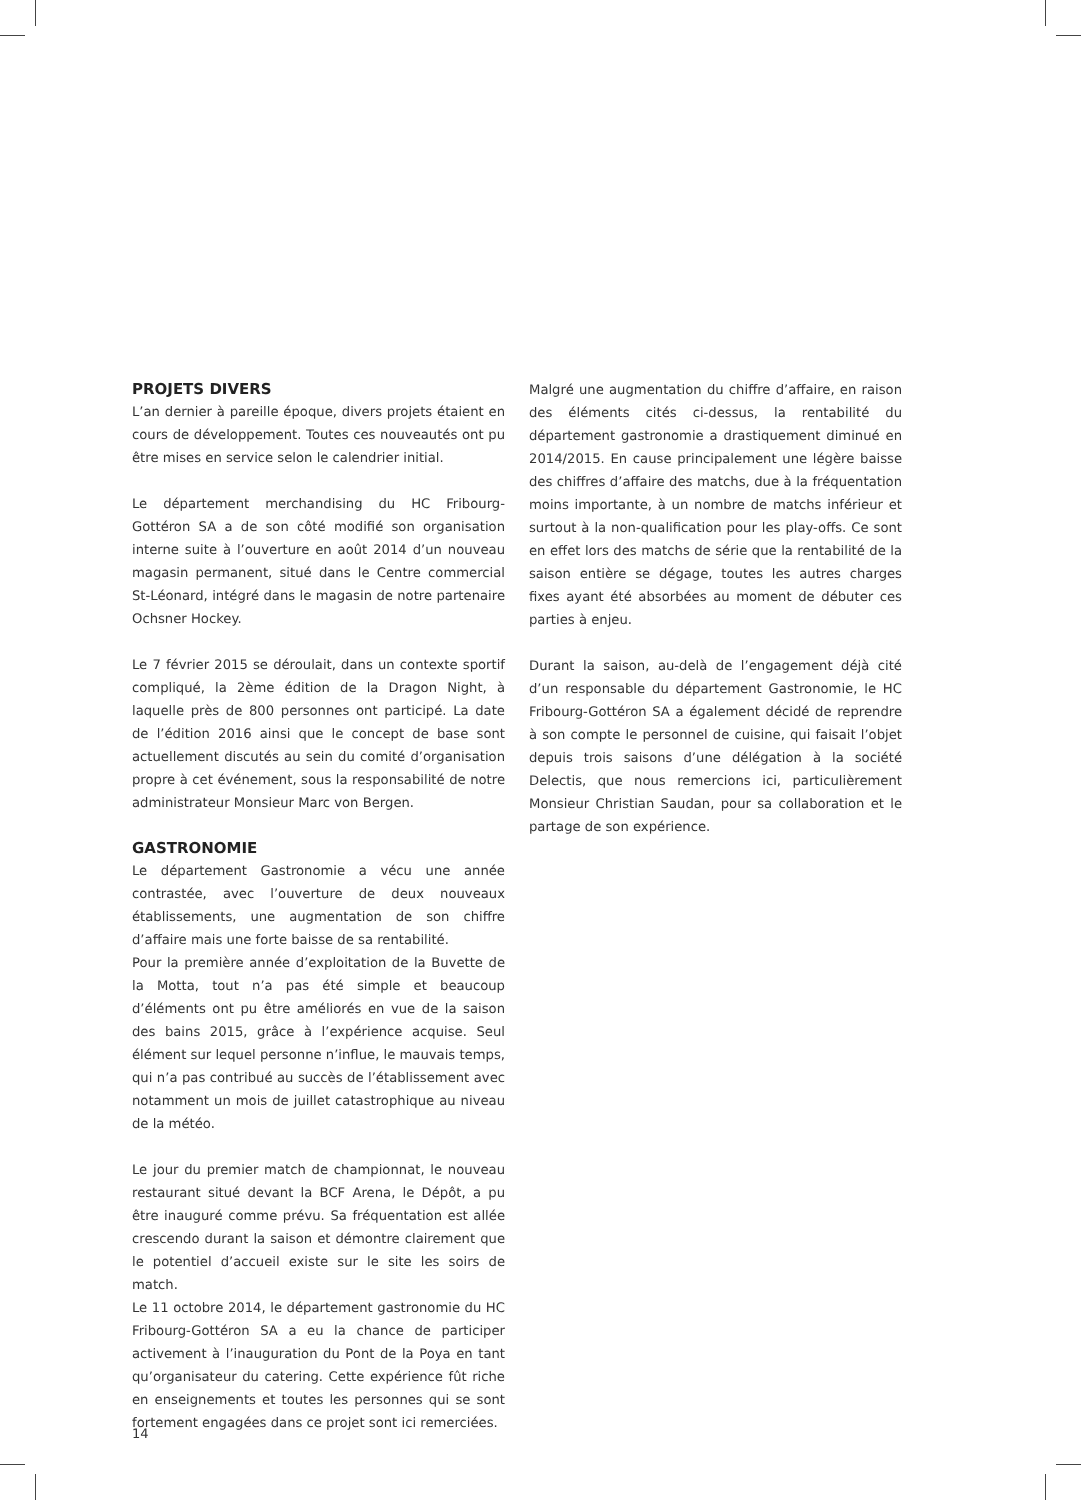PROJETS DIVERS
L’an dernier à pareille époque, divers projets étaient en cours de développement. Toutes ces nouveautés ont pu être mises en service selon le calendrier initial.
Le département merchandising du HC Fribourg-Gottéron SA a de son côté modifié son organisation interne suite à l’ouverture en août 2014 d’un nouveau magasin permanent, situé dans le Centre commercial St-Léonard, intégré dans le magasin de notre partenaire Ochsner Hockey.
Le 7 février 2015 se déroulait, dans un contexte sportif compliqué, la 2ème édition de la Dragon Night, à laquelle près de 800 personnes ont participé. La date de l’édition 2016 ainsi que le concept de base sont actuellement discutés au sein du comité d’organisation propre à cet événement, sous la responsabilité de notre administrateur Monsieur Marc von Bergen.
GASTRONOMIE
Le département Gastronomie a vécu une année contrastée, avec l’ouverture de deux nouveaux établissements, une augmentation de son chiffre d’affaire mais une forte baisse de sa rentabilité.
Pour la première année d’exploitation de la Buvette de la Motta, tout n’a pas été simple et beaucoup d’éléments ont pu être améliorés en vue de la saison des bains 2015, grâce à l’expérience acquise. Seul élément sur lequel personne n’influe, le mauvais temps, qui n’a pas contribué au succès de l’établissement avec notamment un mois de juillet catastrophique au niveau de la météo.
Le jour du premier match de championnat, le nouveau restaurant situé devant la BCF Arena, le Dépôt, a pu être inauguré comme prévu. Sa fréquentation est allée crescendo durant la saison et démontre clairement que le potentiel d’accueil existe sur le site les soirs de match.
Le 11 octobre 2014, le département gastronomie du HC Fribourg-Gottéron SA a eu la chance de participer activement à l’inauguration du Pont de la Poya en tant qu’organisateur du catering. Cette expérience fût riche en enseignements et toutes les personnes qui se sont fortement engagées dans ce projet sont ici remerciées.
Malgré une augmentation du chiffre d’affaire, en raison des éléments cités ci-dessus, la rentabilité du département gastronomie a drastiquement diminué en 2014/2015. En cause principalement une légère baisse des chiffres d’affaire des matchs, due à la fréquentation moins importante, à un nombre de matchs inférieur et surtout à la non-qualification pour les play-offs. Ce sont en effet lors des matchs de série que la rentabilité de la saison entière se dégage, toutes les autres charges fixes ayant été absorbées au moment de débuter ces parties à enjeu.
Durant la saison, au-delà de l’engagement déjà cité d’un responsable du département Gastronomie, le HC Fribourg-Gottéron SA a également décidé de reprendre à son compte le personnel de cuisine, qui faisait l’objet depuis trois saisons d’une délégation à la société Delectis, que nous remercions ici, particulièrement Monsieur Christian Saudan, pour sa collaboration et le partage de son expérience.
14